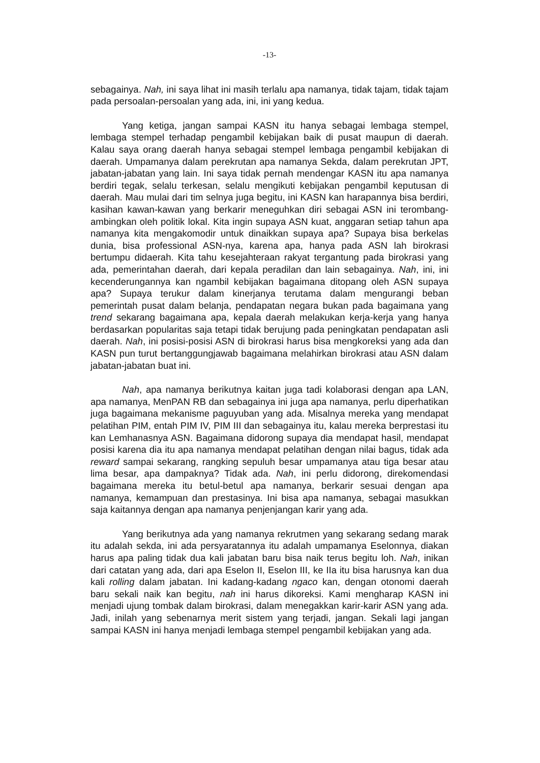-13-
sebagainya. Nah, ini saya lihat ini masih terlalu apa namanya, tidak tajam, tidak tajam pada persoalan-persoalan yang ada, ini, ini yang kedua.
Yang ketiga, jangan sampai KASN itu hanya sebagai lembaga stempel, lembaga stempel terhadap pengambil kebijakan baik di pusat maupun di daerah. Kalau saya orang daerah hanya sebagai stempel lembaga pengambil kebijakan di daerah. Umpamanya dalam perekrutan apa namanya Sekda, dalam perekrutan JPT, jabatan-jabatan yang lain. Ini saya tidak pernah mendengar KASN itu apa namanya berdiri tegak, selalu terkesan, selalu mengikuti kebijakan pengambil keputusan di daerah. Mau mulai dari tim selnya juga begitu, ini KASN kan harapannya bisa berdiri, kasihan kawan-kawan yang berkarir meneguhkan diri sebagai ASN ini terombang-ambingkan oleh politik lokal. Kita ingin supaya ASN kuat, anggaran setiap tahun apa namanya kita mengakomodir untuk dinaikkan supaya apa? Supaya bisa berkelas dunia, bisa professional ASN-nya, karena apa, hanya pada ASN lah birokrasi bertumpu didaerah. Kita tahu kesejahteraan rakyat tergantung pada birokrasi yang ada, pemerintahan daerah, dari kepala peradilan dan lain sebagainya. Nah, ini, ini kecenderungannya kan ngambil kebijakan bagaimana ditopang oleh ASN supaya apa? Supaya terukur dalam kinerjanya terutama dalam mengurangi beban pemerintah pusat dalam belanja, pendapatan negara bukan pada bagaimana yang trend sekarang bagaimana apa, kepala daerah melakukan kerja-kerja yang hanya berdasarkan popularitas saja tetapi tidak berujung pada peningkatan pendapatan asli daerah. Nah, ini posisi-posisi ASN di birokrasi harus bisa mengkoreksi yang ada dan KASN pun turut bertanggungjawab bagaimana melahirkan birokrasi atau ASN dalam jabatan-jabatan buat ini.
Nah, apa namanya berikutnya kaitan juga tadi kolaborasi dengan apa LAN, apa namanya, MenPAN RB dan sebagainya ini juga apa namanya, perlu diperhatikan juga bagaimana mekanisme paguyuban yang ada. Misalnya mereka yang mendapat pelatihan PIM, entah PIM IV, PIM III dan sebagainya itu, kalau mereka berprestasi itu kan Lemhanasnya ASN. Bagaimana didorong supaya dia mendapat hasil, mendapat posisi karena dia itu apa namanya mendapat pelatihan dengan nilai bagus, tidak ada reward sampai sekarang, rangking sepuluh besar umpamanya atau tiga besar atau lima besar, apa dampaknya? Tidak ada. Nah, ini perlu didorong, direkomendasi bagaimana mereka itu betul-betul apa namanya, berkarir sesuai dengan apa namanya, kemampuan dan prestasinya. Ini bisa apa namanya, sebagai masukkan saja kaitannya dengan apa namanya penjenjangan karir yang ada.
Yang berikutnya ada yang namanya rekrutmen yang sekarang sedang marak itu adalah sekda, ini ada persyaratannya itu adalah umpamanya Eselonnya, diakan harus apa paling tidak dua kali jabatan baru bisa naik terus begitu loh. Nah, inikan dari catatan yang ada, dari apa Eselon II, Eselon III, ke IIa itu bisa harusnya kan dua kali rolling dalam jabatan. Ini kadang-kadang ngaco kan, dengan otonomi daerah baru sekali naik kan begitu, nah ini harus dikoreksi. Kami mengharap KASN ini menjadi ujung tombak dalam birokrasi, dalam menegakkan karir-karir ASN yang ada. Jadi, inilah yang sebenarnya merit sistem yang terjadi, jangan. Sekali lagi jangan sampai KASN ini hanya menjadi lembaga stempel pengambil kebijakan yang ada.